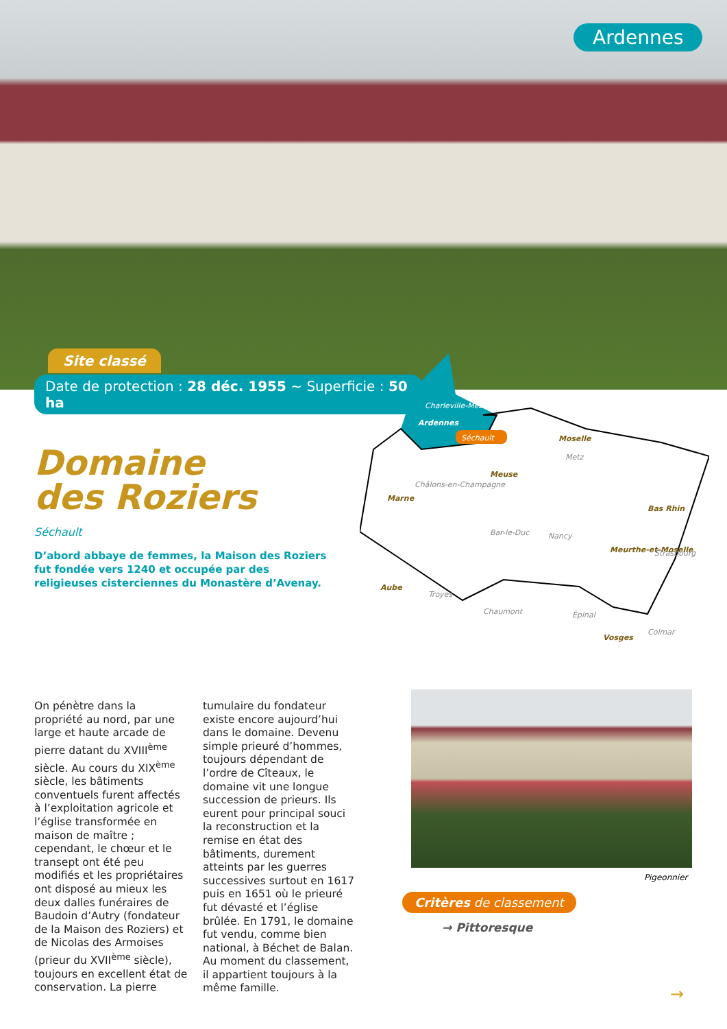Ardennes
Site classé
Date de protection : 28 déc. 1955 ~ Superficie : 50 ha
Domaine
des Roziers
Séchault
D’abord abbaye de femmes, la Maison des Roziers fut fondée vers 1240 et occupée par des religieuses cisterciennes du Monastère d’Avenay.
Charleville-Mézières
Ardennes
Séchault
Moselle
Meuse
Marne
Bas Rhin
Meurthe-et-Moselle
Aube
Vosges
Metz
Châlons-en-Champagne
Bar-le-Duc
Nancy
Strasbourg
Troyes
Chaumont
Épinal
Colmar
On pénètre dans la propriété au nord, par une large et haute arcade de pierre datant du XVIII<sup>ème</sup> siècle. Au cours du XIX<sup>ème</sup> siècle, les bâtiments conventuels furent affectés à l’exploitation agricole et l’église transformée en maison de maître ; cependant, le chœur et le transept ont été peu modifiés et les propriétaires ont disposé au mieux les deux dalles funéraires de Baudoin d’Autry (fondateur de la Maison des Roziers) et de Nicolas des Armoises (prieur du XVII<sup>ème</sup> siècle), toujours en excellent état de conservation. La pierre tumulaire du fondateur existe encore aujourd’hui dans le domaine. Devenu simple prieuré d’hommes, toujours dépendant de l’ordre de Cîteaux, le domaine vit une longue succession de prieurs. Ils eurent pour principal souci la reconstruction et la remise en état des bâtiments, durement atteints par les guerres successives surtout en 1617 puis en 1651 où le prieuré fut dévasté et l’église brûlée. En 1791, le domaine fut vendu, comme bien national, à Béchet de Balan. Au moment du classement, il appartient toujours à la même famille.
Pigeonnier
Critères de classement
→ Pittoresque
→